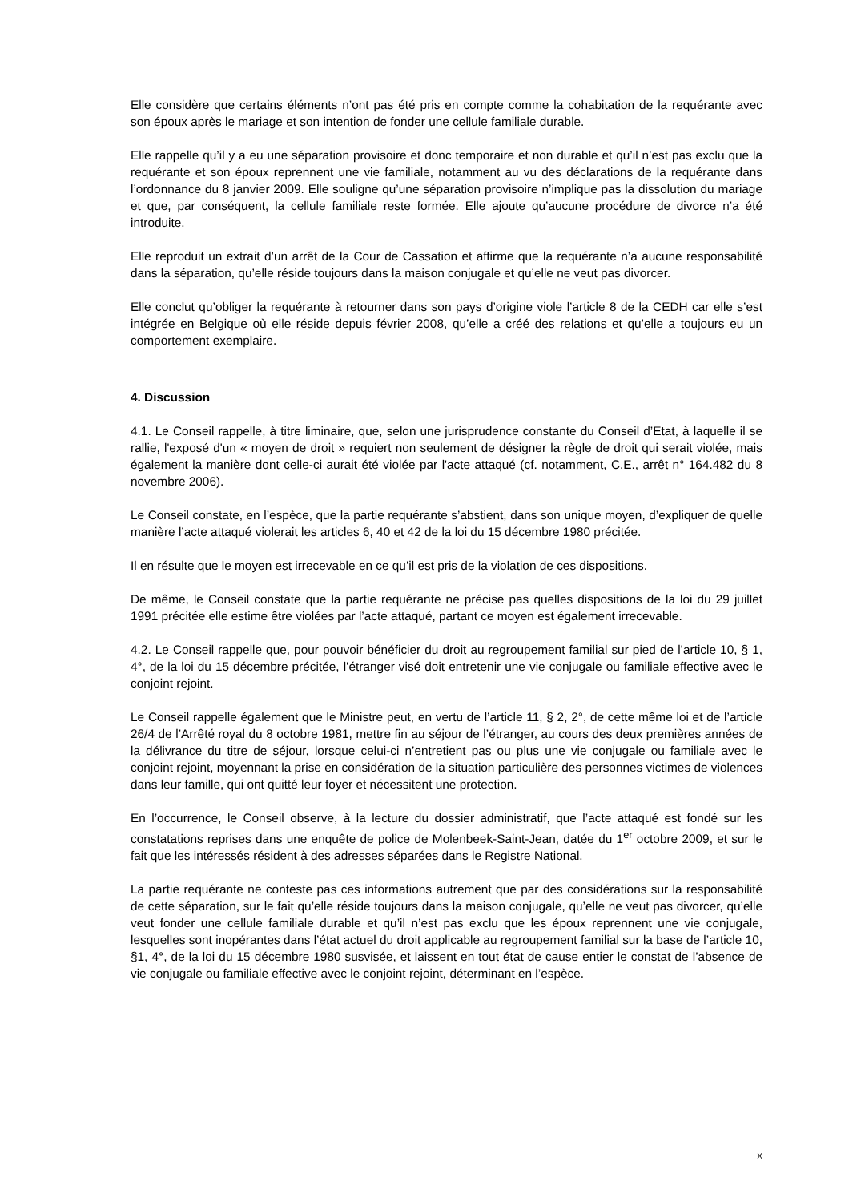Elle considère que certains éléments n’ont pas été pris en compte comme la cohabitation de la requérante avec son époux après le mariage et son intention de fonder une cellule familiale durable.
Elle rappelle qu’il y a eu une séparation provisoire et donc temporaire et non durable et qu’il n’est pas exclu que la requérante et son époux reprennent une vie familiale, notamment au vu des déclarations de la requérante dans l’ordonnance du 8 janvier 2009. Elle souligne qu’une séparation provisoire n’implique pas la dissolution du mariage et que, par conséquent, la cellule familiale reste formée. Elle ajoute qu’aucune procédure de divorce n’a été introduite.
Elle reproduit un extrait d’un arrêt de la Cour de Cassation et affirme que la requérante n’a aucune responsabilité dans la séparation, qu’elle réside toujours dans la maison conjugale et qu’elle ne veut pas divorcer.
Elle conclut qu’obliger la requérante à retourner dans son pays d’origine viole l’article 8 de la CEDH car elle s’est intégrée en Belgique où elle réside depuis février 2008, qu’elle a créé des relations et qu’elle a toujours eu un comportement exemplaire.
4. Discussion
4.1. Le Conseil rappelle, à titre liminaire, que, selon une jurisprudence constante du Conseil d’Etat, à laquelle il se rallie, l'exposé d'un « moyen de droit » requiert non seulement de désigner la règle de droit qui serait violée, mais également la manière dont celle-ci aurait été violée par l'acte attaqué (cf. notamment, C.E., arrêt n° 164.482 du 8 novembre 2006).
Le Conseil constate, en l’espèce, que la partie requérante s’abstient, dans son unique moyen, d’expliquer de quelle manière l’acte attaqué violerait les articles 6, 40 et 42 de la loi du 15 décembre 1980 précitée.
Il en résulte que le moyen est irrecevable en ce qu’il est pris de la violation de ces dispositions.
De même, le Conseil constate que la partie requérante ne précise pas quelles dispositions de la loi du 29 juillet 1991 précitée elle estime être violées par l’acte attaqué, partant ce moyen est également irrecevable.
4.2. Le Conseil rappelle que, pour pouvoir bénéficier du droit au regroupement familial sur pied de l’article 10, § 1, 4°, de la loi du 15 décembre précitée, l’étranger visé doit entretenir une vie conjugale ou familiale effective avec le conjoint rejoint.
Le Conseil rappelle également que le Ministre peut, en vertu de l’article 11, § 2, 2°, de cette même loi et de l’article 26/4 de l’Arrêté royal du 8 octobre 1981, mettre fin au séjour de l’étranger, au cours des deux premières années de la délivrance du titre de séjour, lorsque celui-ci n’entretient pas ou plus une vie conjugale ou familiale avec le conjoint rejoint, moyennant la prise en considération de la situation particulière des personnes victimes de violences dans leur famille, qui ont quitté leur foyer et nécessitent une protection.
En l’occurrence, le Conseil observe, à la lecture du dossier administratif, que l’acte attaqué est fondé sur les constatations reprises dans une enquête de police de Molenbeek-Saint-Jean, datée du 1<sup>er</sup> octobre 2009, et sur le fait que les intéressés résident à des adresses séparées dans le Registre National.
La partie requérante ne conteste pas ces informations autrement que par des considérations sur la responsabilité de cette séparation, sur le fait qu’elle réside toujours dans la maison conjugale, qu’elle ne veut pas divorcer, qu’elle veut fonder une cellule familiale durable et qu’il n’est pas exclu que les époux reprennent une vie conjugale, lesquelles sont inopérantes dans l’état actuel du droit applicable au regroupement familial sur la base de l’article 10, §1, 4°, de la loi du 15 décembre 1980 susvisée, et laissent en tout état de cause entier le constat de l’absence de vie conjugale ou familiale effective avec le conjoint rejoint, déterminant en l’espèce.
X